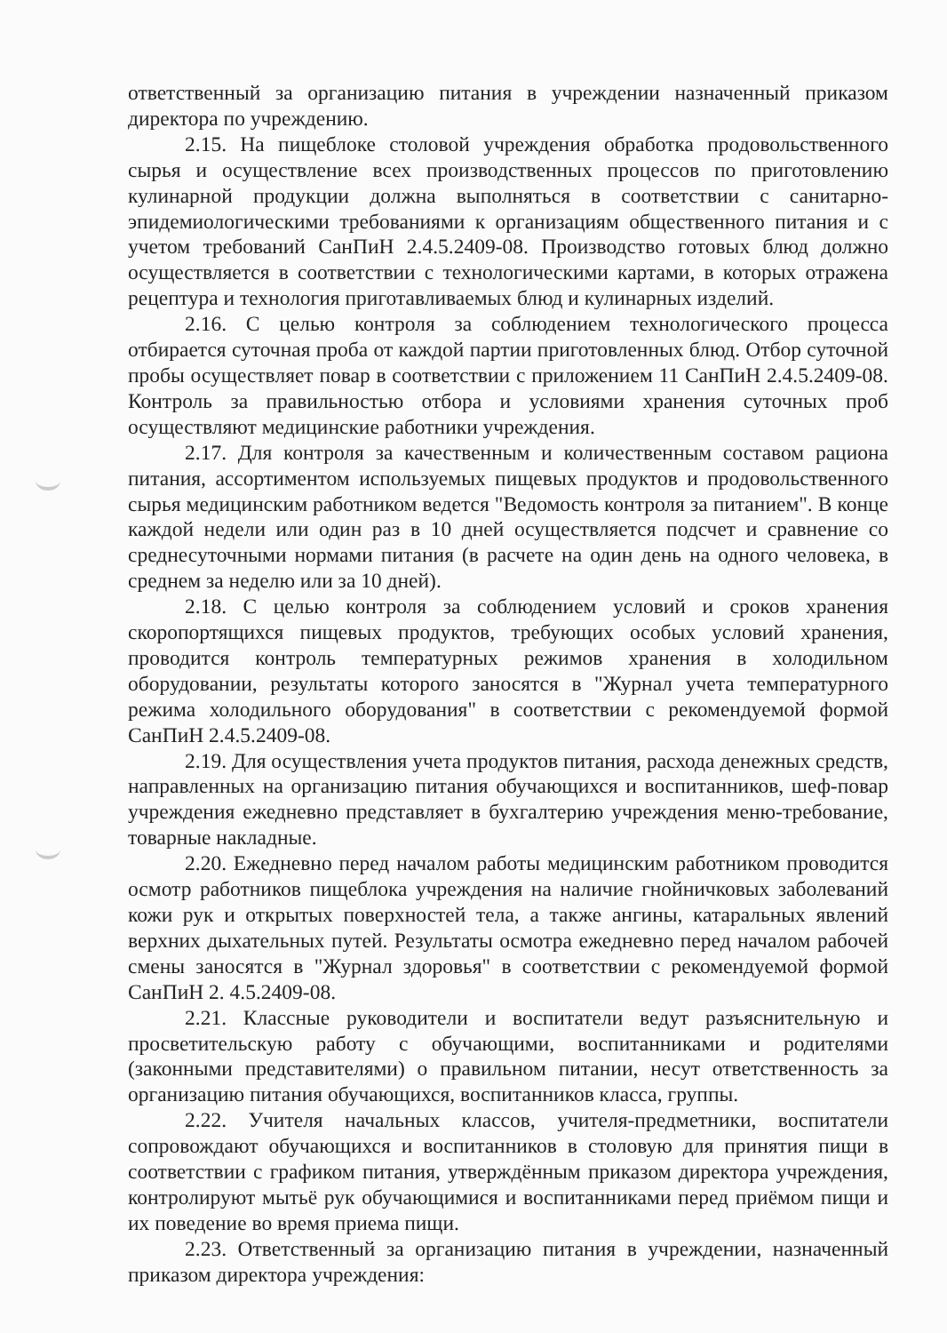ответственный за организацию питания в учреждении назначенный приказом директора по учреждению.
2.15. На пищеблоке столовой учреждения обработка продовольственного сырья и осуществление всех производственных процессов по приготовлению кулинарной продукции должна выполняться в соответствии с санитарно-эпидемиологическими требованиями к организациям общественного питания и с учетом требований СанПиН 2.4.5.2409-08. Производство готовых блюд должно осуществляется в соответствии с технологическими картами, в которых отражена рецептура и технология приготавливаемых блюд и кулинарных изделий.
2.16. С целью контроля за соблюдением технологического процесса отбирается суточная проба от каждой партии приготовленных блюд. Отбор суточной пробы осуществляет повар в соответствии с приложением 11 СанПиН 2.4.5.2409-08. Контроль за правильностью отбора и условиями хранения суточных проб осуществляют медицинские работники учреждения.
2.17. Для контроля за качественным и количественным составом рациона питания, ассортиментом используемых пищевых продуктов и продовольственного сырья медицинским работником ведется "Ведомость контроля за питанием". В конце каждой недели или один раз в 10 дней осуществляется подсчет и сравнение со среднесуточными нормами питания (в расчете на один день на одного человека, в среднем за неделю или за 10 дней).
2.18. С целью контроля за соблюдением условий и сроков хранения скоропортящихся пищевых продуктов, требующих особых условий хранения, проводится контроль температурных режимов хранения в холодильном оборудовании, результаты которого заносятся в "Журнал учета температурного режима холодильного оборудования" в соответствии с рекомендуемой формой СанПиН 2.4.5.2409-08.
2.19. Для осуществления учета продуктов питания, расхода денежных средств, направленных на организацию питания обучающихся и воспитанников, шеф-повар учреждения ежедневно представляет в бухгалтерию учреждения меню-требование, товарные накладные.
2.20. Ежедневно перед началом работы медицинским работником проводится осмотр работников пищеблока учреждения на наличие гнойничковых заболеваний кожи рук и открытых поверхностей тела, а также ангины, катаральных явлений верхних дыхательных путей. Результаты осмотра ежедневно перед началом рабочей смены заносятся в "Журнал здоровья" в соответствии с рекомендуемой формой СанПиН 2. 4.5.2409-08.
2.21. Классные руководители и воспитатели ведут разъяснительную и просветительскую работу с обучающими, воспитанниками и родителями (законными представителями) о правильном питании, несут ответственность за организацию питания обучающихся, воспитанников класса, группы.
2.22. Учителя начальных классов, учителя-предметники, воспитатели сопровождают обучающихся и воспитанников в столовую для принятия пищи в соответствии с графиком питания, утверждённым приказом директора учреждения, контролируют мытьё рук обучающимися и воспитанниками перед приёмом пищи и их поведение во время приема пищи.
2.23. Ответственный за организацию питания в учреждении, назначенный приказом директора учреждения: